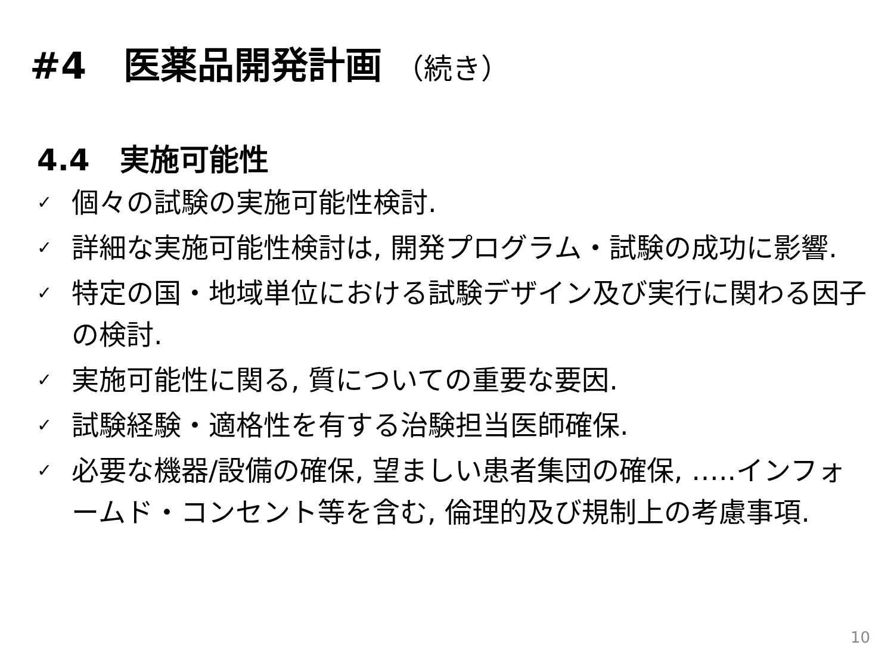#4　医薬品開発計画 （続き）
4.4　実施可能性
✓ 個々の試験の実施可能性検討.
✓ 詳細な実施可能性検討は, 開発プログラム・試験の成功に影響.
✓ 特定の国・地域単位における試験デザイン及び実行に関わる因子の検討.
✓ 実施可能性に関る, 質についての重要な要因.
✓ 試験経験・適格性を有する治験担当医師確保.
✓ 必要な機器/設備の確保, 望ましい患者集団の確保, …..インフォームド・コンセント等を含む, 倫理的及び規制上の考慮事項.
10